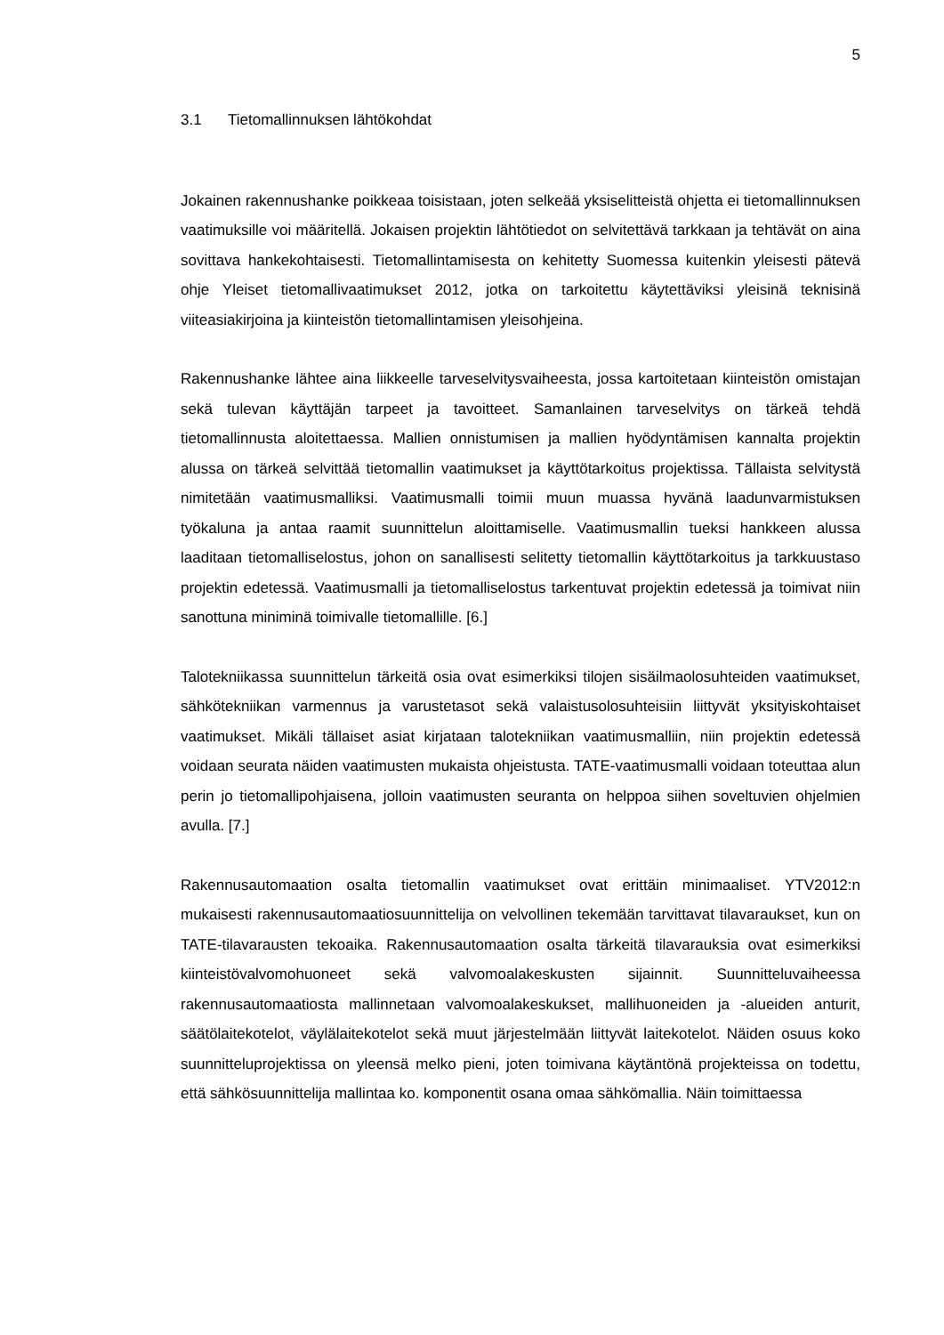5
3.1 Tietomallinnuksen lähtökohdat
Jokainen rakennushanke poikkeaa toisistaan, joten selkeää yksiselitteistä ohjetta ei tietomallinnuksen vaatimuksille voi määritellä. Jokaisen projektin lähtötiedot on selvitettävä tarkkaan ja tehtävät on aina sovittava hankekohtaisesti. Tietomallintamisesta on kehitetty Suomessa kuitenkin yleisesti pätevä ohje Yleiset tietomallivaatimukset 2012, jotka on tarkoitettu käytettäviksi yleisinä teknisinä viiteasiakirjoina ja kiinteistön tietomallintamisen yleisohjeina.
Rakennushanke lähtee aina liikkeelle tarveselvitysvaiheesta, jossa kartoitetaan kiinteistön omistajan sekä tulevan käyttäjän tarpeet ja tavoitteet. Samanlainen tarveselvitys on tärkeä tehdä tietomallinnusta aloitettaessa. Mallien onnistumisen ja mallien hyödyntämisen kannalta projektin alussa on tärkeä selvittää tietomallin vaatimukset ja käyttötarkoitus projektissa. Tällaista selvitystä nimitetään vaatimusmalliksi. Vaatimusmalli toimii muun muassa hyvänä laadunvarmistuksen työkaluna ja antaa raamit suunnittelun aloittamiselle. Vaatimusmallin tueksi hankkeen alussa laaditaan tietomalliselostus, johon on sanallisesti selitetty tietomallin käyttötarkoitus ja tarkkuustaso projektin edetessä. Vaatimusmalli ja tietomalliselostus tarkentuvat projektin edetessä ja toimivat niin sanottuna miniminä toimivalle tietomallille. [6.]
Talotekniikassa suunnittelun tärkeitä osia ovat esimerkiksi tilojen sisäilmaolosuhteiden vaatimukset, sähkötekniikan varmennus ja varustetasot sekä valaistusolosuhteisiin liittyvät yksityiskohtaiset vaatimukset. Mikäli tällaiset asiat kirjataan talotekniikan vaatimusmalliin, niin projektin edetessä voidaan seurata näiden vaatimusten mukaista ohjeistusta. TATE-vaatimusmalli voidaan toteuttaa alun perin jo tietomallipohjaisena, jolloin vaatimusten seuranta on helppoa siihen soveltuvien ohjelmien avulla. [7.]
Rakennusautomaation osalta tietomallin vaatimukset ovat erittäin minimaaliset. YTV2012:n mukaisesti rakennusautomaatiosuunnittelija on velvollinen tekemään tarvittavat tilavaraukset, kun on TATE-tilavarausten tekoaika. Rakennusautomaation osalta tärkeitä tilavarauksia ovat esimerkiksi kiinteistövalvomohuoneet sekä valvomoalakeskusten sijainnit. Suunnitteluvaiheessa rakennusautomaatiosta mallinnetaan valvomoalakeskukset, mallihuoneiden ja -alueiden anturit, säätölaitekotelot, väylälaitekotelot sekä muut järjestelmään liittyvät laitekotelot. Näiden osuus koko suunnitteluprojektissa on yleensä melko pieni, joten toimivana käytäntönä projekteissa on todettu, että sähkösuunnittelija mallintaa ko. komponentit osana omaa sähkömallia. Näin toimittaessa